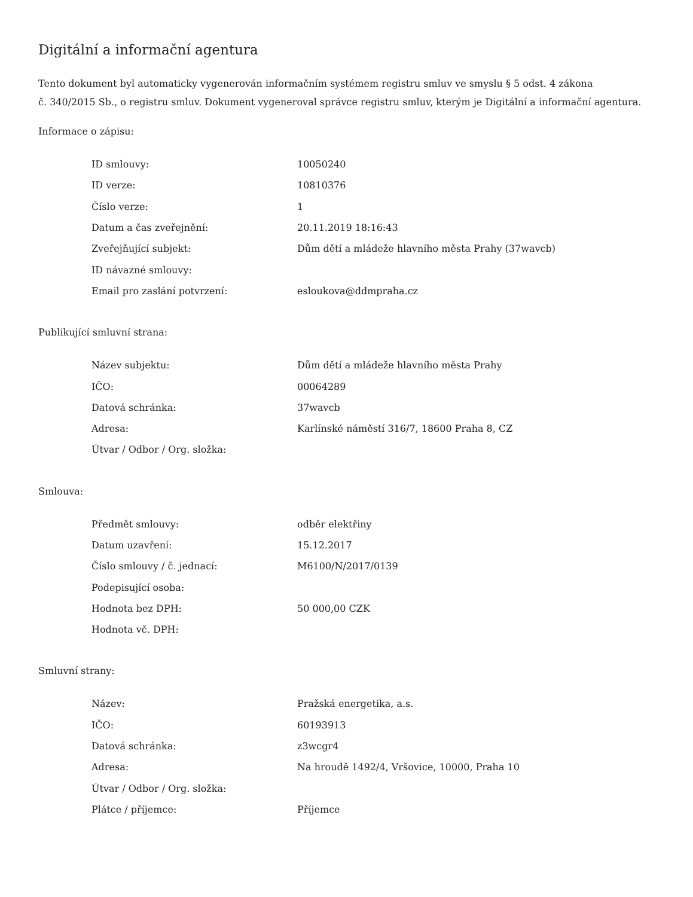Digitální a informační agentura
Tento dokument byl automaticky vygenerován informačním systémem registru smluv ve smyslu § 5 odst. 4 zákona
č. 340/2015 Sb., o registru smluv. Dokument vygeneroval správce registru smluv, kterým je Digitální a informační agentura.
Informace o zápisu:
| ID smlouvy: | 10050240 |
| ID verze: | 10810376 |
| Číslo verze: | 1 |
| Datum a čas zveřejnění: | 20.11.2019 18:16:43 |
| Zveřejňující subjekt: | Dům dětí a mládeže hlavního města Prahy (37wavcb) |
| ID návazné smlouvy: | |
| Email pro zaslání potvrzení: | esloukova@ddmpraha.cz |
Publikující smluvní strana:
| Název subjektu: | Dům dětí a mládeže hlavního města Prahy |
| IČO: | 00064289 |
| Datová schránka: | 37wavcb |
| Adresa: | Karlínské náměstí 316/7, 18600 Praha 8, CZ |
| Útvar / Odbor / Org. složka: | |
Smlouva:
| Předmět smlouvy: | odběr elektřiny |
| Datum uzavření: | 15.12.2017 |
| Číslo smlouvy / č. jednací: | M6100/N/2017/0139 |
| Podepisující osoba: | |
| Hodnota bez DPH: | 50 000,00 CZK |
| Hodnota vč. DPH: | |
Smluvní strany:
| Název: | Pražská energetika, a.s. |
| IČO: | 60193913 |
| Datová schránka: | z3wcgr4 |
| Adresa: | Na hroudě 1492/4, Vršovice, 10000, Praha 10 |
| Útvar / Odbor / Org. složka: | |
| Plátce / příjemce: | Příjemce |